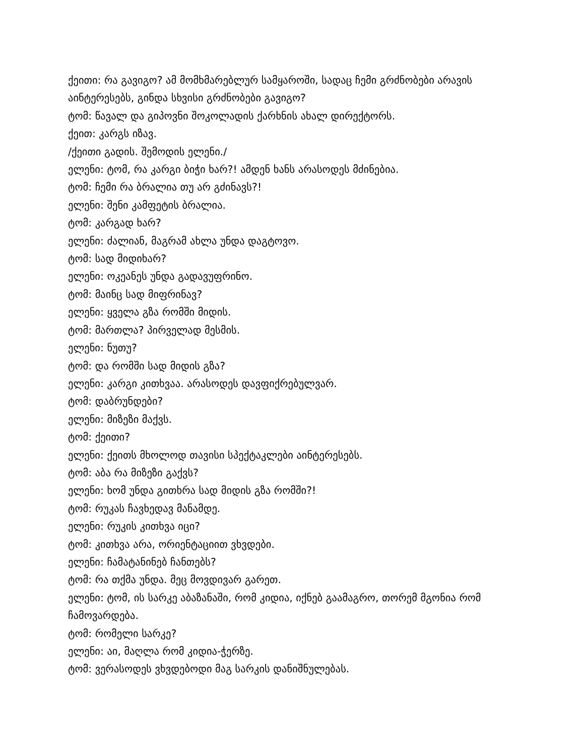ქეითი: რა გავიგო? ამ მომხმარებლურ სამყაროში, სადაც ჩემი გრძნობები არავის აინტერესებს, გინდა სხვისი გრძნობები გავიგო?
ტომ: წავალ და გიპოვნი შოკოლადის ქარხნის ახალ დირექტორს.
ქეით: კარგს იზავ.
/ქეითი გადის. შემოდის ელენი./
ელენი: ტომ, რა კარგი ბიჭი ხარ?! ამდენ ხანს არასოდეს მძინებია.
ტომ: ჩემი რა ბრალია თუ არ გძინავს?!
ელენი: შენი კამფეტის ბრალია.
ტომ: კარგად ხარ?
ელენი: ძალიან, მაგრამ ახლა უნდა დაგტოვო.
ტომ: სად მიდიხარ?
ელენი: ოკეანეს უნდა გადავუფრინო.
ტომ: მაინც სად მიფრინავ?
ელენი: ყველა გზა რომში მიდის.
ტომ: მართლა? პირველად მესმის.
ელენი: ნუთუ?
ტომ: და რომში სად მიდის გზა?
ელენი: კარგი კითხვაა. არასოდეს დავფიქრებულვარ.
ტომ: დაბრუნდები?
ელენი: მიზეზი მაქვს.
ტომ: ქეითი?
ელენი: ქეითს მხოლოდ თავისი სპექტაკლები აინტერესებს.
ტომ: აბა რა მიზეზი გაქვს?
ელენი: ხომ უნდა გითხრა სად მიდის გზა რომში?!
ტომ: რუკას ჩავხედავ მანამდე.
ელენი: რუკის კითხვა იცი?
ტომ: კითხვა არა, ორიენტაციით ვხვდები.
ელენი: ჩამატანინებ ჩანთებს?
ტომ: რა თქმა უნდა. მეც მოვდივარ გარეთ.
ელენი: ტომ, ის სარკე აბაზანაში, რომ კიდია, იქნებ გაამაგრო, თორემ მგონია რომ ჩამოვარდება.
ტომ: რომელი სარკე?
ელენი: აი, მაღლა რომ კიდია-ჭერზე.
ტომ: ვერასოდეს ვხვდებოდი მაგ სარკის დანიშნულებას.